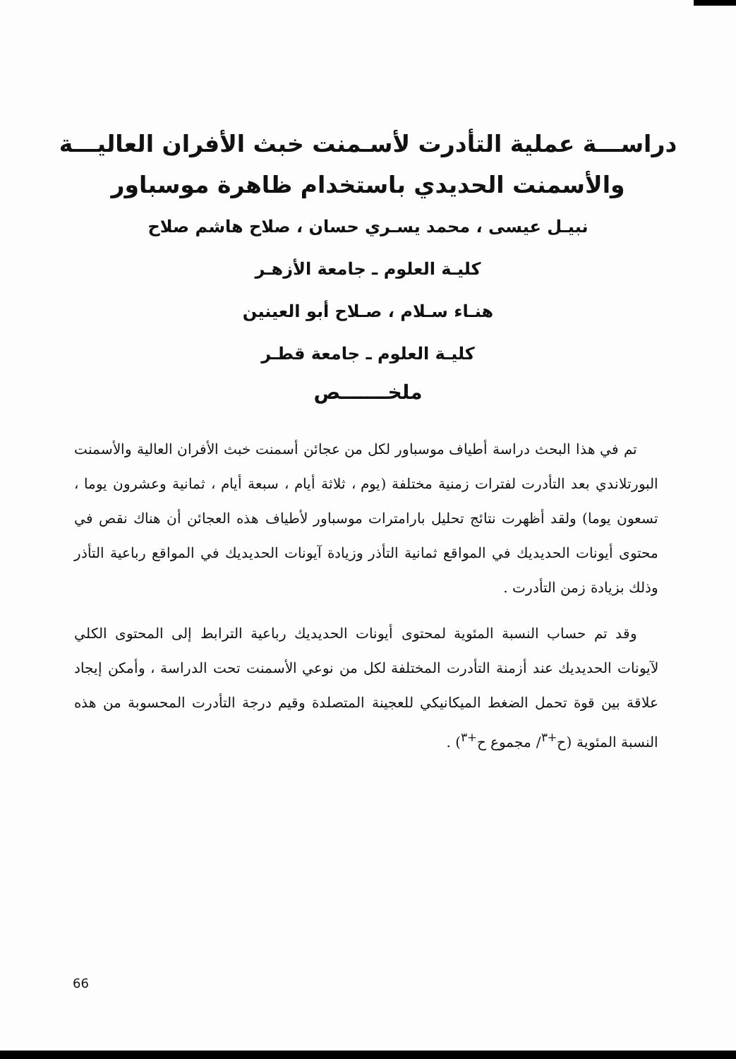دراســـة عملية التأدرت لأسـمنت خبث الأفران العاليـــة
والأسمنت الحديدي باستخدام ظاهرة موسباور
نبيـل عيسى ، محمد يسـري حسان ، صلاح هاشم صلاح
كليـة العلوم ـ جامعة الأزهـر
هنـاء سـلام ، صـلاح أبو العينين
كليـة العلوم ـ جامعة قطـر
ملخـــــــص
تم في هذا البحث دراسة أطياف موسباور لكل من عجائن أسمنت خبث الأفران العالية والأسمنت البورتلاندي بعد التأدرت لفترات زمنية مختلفة (يوم ، ثلاثة أيام ، سبعة أيام ، ثمانية وعشرون يوما ، تسعون يوما) ولقد أظهرت نتائج تحليل بارامترات موسباور لأطياف هذه العجائن أن هناك نقص في محتوى أيونات الحديديك في المواقع ثمانية التأذر وزيادة آيونات الحديديك في المواقع رباعية التأذر وذلك بزيادة زمن التأدرت .
وقد تم حساب النسبة المئوية لمحتوى أيونات الحديديك رباعية الترابط إلى المحتوى الكلي لآيونات الحديديك عند أزمنة التأدرت المختلفة لكل من نوعي الأسمنت تحت الدراسة ، وأمكن إيجاد علاقة بين قوة تحمل الضغط الميكانيكي للعجينة المتصلدة وقيم درجة التأدرت المحسوبة من هذه النسبة المئوية (ح<sup>+٣</sup>/ مجموع ح<sup>+٣</sup>) .
66